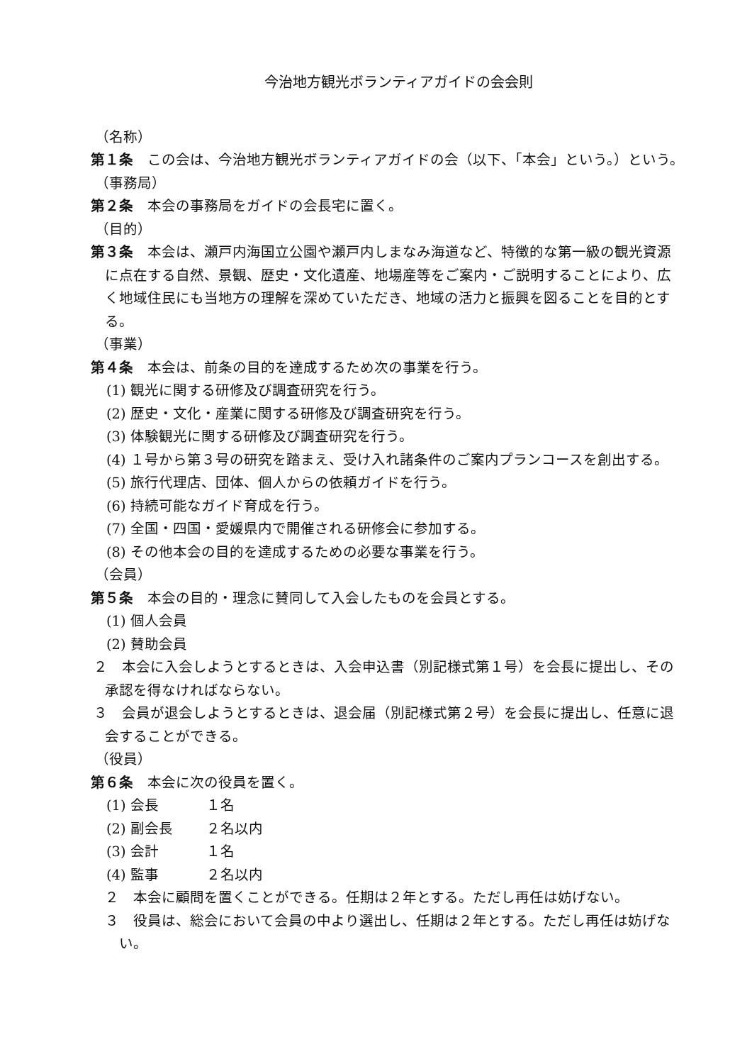今治地方観光ボランティアガイドの会会則
（名称）
第１条　この会は、今治地方観光ボランティアガイドの会（以下、「本会」という。）という。
（事務局）
第２条　本会の事務局をガイドの会長宅に置く。
（目的）
第３条　本会は、瀬戸内海国立公園や瀬戸内しまなみ海道など、特徴的な第一級の観光資源に点在する自然、景観、歴史・文化遺産、地場産等をご案内・ご説明することにより、広く地域住民にも当地方の理解を深めていただき、地域の活力と振興を図ることを目的とする。
（事業）
第４条　本会は、前条の目的を達成するため次の事業を行う。
(1) 観光に関する研修及び調査研究を行う。
(2) 歴史・文化・産業に関する研修及び調査研究を行う。
(3) 体験観光に関する研修及び調査研究を行う。
(4) １号から第３号の研究を踏まえ、受け入れ諸条件のご案内プランコースを創出する。
(5) 旅行代理店、団体、個人からの依頼ガイドを行う。
(6) 持続可能なガイド育成を行う。
(7) 全国・四国・愛媛県内で開催される研修会に参加する。
(8) その他本会の目的を達成するための必要な事業を行う。
（会員）
第５条　本会の目的・理念に賛同して入会したものを会員とする。
(1) 個人会員
(2) 賛助会員
２　本会に入会しようとするときは、入会申込書（別記様式第１号）を会長に提出し、その承認を得なければならない。
３　会員が退会しようとするときは、退会届（別記様式第２号）を会長に提出し、任意に退会することができる。
（役員）
第６条　本会に次の役員を置く。
(1) 会長 １名
(2) 副会長 ２名以内
(3) 会計 １名
(4) 監事 ２名以内
２　本会に顧問を置くことができる。任期は２年とする。ただし再任は妨げない。
３　役員は、総会において会員の中より選出し、任期は２年とする。ただし再任は妨げない。